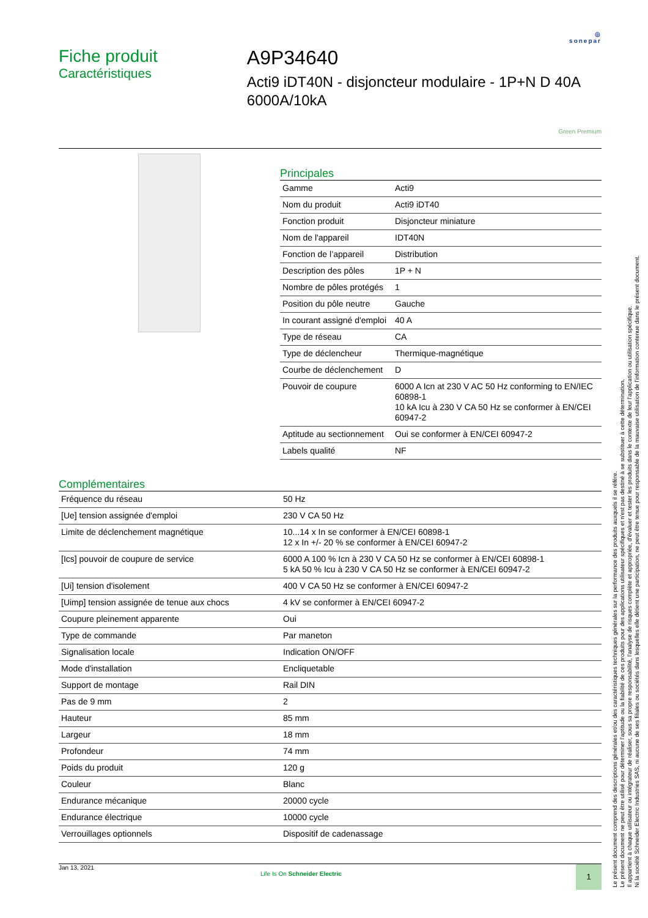◎
sonepar
Fiche produit
Caractéristiques
A9P34640
Acti9 iDT40N - disjoncteur modulaire - 1P+N D 40A 6000A/10kA
Green Premium
Principales
| Gamme | Acti9 |
| Nom du produit | Acti9 iDT40 |
| Fonction produit | Disjoncteur miniature |
| Nom de l'appareil | IDT40N |
| Fonction de l’appareil | Distribution |
| Description des pôles | 1P + N |
| Nombre de pôles protégés | 1 |
| Position du pôle neutre | Gauche |
| In courant assigné d'emploi | 40 A |
| Type de réseau | CA |
| Type de déclencheur | Thermique-magnétique |
| Courbe de déclenchement | D |
| Pouvoir de coupure | 6000 A Icn at 230 V AC 50 Hz conforming to EN/IEC 60898-1 10 kA Icu à 230 V CA 50 Hz se conformer à EN/CEI 60947-2 |
| Aptitude au sectionnement | Oui se conformer à EN/CEI 60947-2 |
| Labels qualité | NF |
Complémentaires
| Fréquence du réseau | 50 Hz |
| [Ue] tension assignée d'emploi | 230 V CA 50 Hz |
| Limite de déclenchement magnétique | 10...14 x In se conformer à EN/CEI 60898-1 12 x In +/- 20 % se conformer à EN/CEI 60947-2 |
| [Ics] pouvoir de coupure de service | 6000 A 100 % Icn à 230 V CA 50 Hz se conformer à EN/CEI 60898-1 5 kA 50 % Icu à 230 V CA 50 Hz se conformer à EN/CEI 60947-2 |
| [Ui] tension d'isolement | 400 V CA 50 Hz se conformer à EN/CEI 60947-2 |
| [Uimp] tension assignée de tenue aux chocs | 4 kV se conformer à EN/CEI 60947-2 |
| Coupure pleinement apparente | Oui |
| Type de commande | Par maneton |
| Signalisation locale | Indication ON/OFF |
| Mode d'installation | Encliquetable |
| Support de montage | Rail DIN |
| Pas de 9 mm | 2 |
| Hauteur | 85 mm |
| Largeur | 18 mm |
| Profondeur | 74 mm |
| Poids du produit | 120 g |
| Couleur | Blanc |
| Endurance mécanique | 20000 cycle |
| Endurance électrique | 10000 cycle |
| Verrouillages optionnels | Dispositif de cadenassage |
Jan 13, 2021
Life Is On Schneider Electric
1
Le présent document comprend des descriptions générales et/ou des caractéristiques techniques générales sur la performance des produits auxquels il se réfère.
Le présent document ne peut être utilisé pour déterminer l'aptitude ou la fiabilité de ces produits pour des applications utilisateur spécifiques et n'est pas destiné à se substituer à cette détermination.
Il appartient à chaque utilisateur ou intégrateur de réaliser, sous sa propre responsabilité, l'analyse de risques complète et appropriée, d'évaluer et tester les produits dans le contexte de leur l'application ou utilisation spécifique.
Ni la société Schneider Electric Industries SAS, ni aucune de ses filiales ou sociétés dans lesquelles elle détient une participation, ne peut être tenue pour responsable de la mauvaise utilisation de l'information contenue dans le présent document.